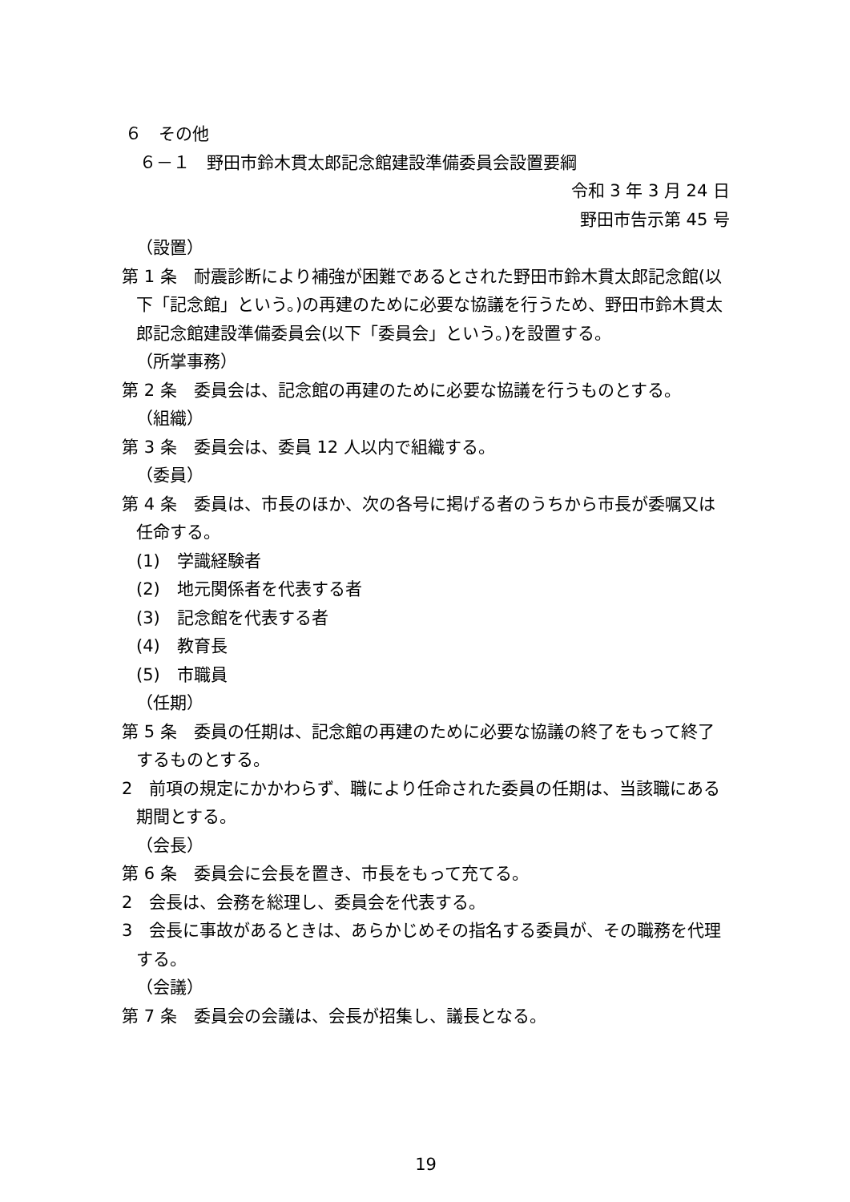６　その他
６－１　野田市鈴木貫太郎記念館建設準備委員会設置要綱
令和 3 年 3 月 24 日
野田市告示第 45 号
（設置）
第 1 条　耐震診断により補強が困難であるとされた野田市鈴木貫太郎記念館(以下「記念館」という。)の再建のために必要な協議を行うため、野田市鈴木貫太郎記念館建設準備委員会(以下「委員会」という。)を設置する。
（所掌事務）
第 2 条　委員会は、記念館の再建のために必要な協議を行うものとする。
（組織）
第 3 条　委員会は、委員 12 人以内で組織する。
（委員）
第 4 条　委員は、市長のほか、次の各号に掲げる者のうちから市長が委嘱又は任命する。
(1)　学識経験者
(2)　地元関係者を代表する者
(3)　記念館を代表する者
(4)　教育長
(5)　市職員
（任期）
第 5 条　委員の任期は、記念館の再建のために必要な協議の終了をもって終了するものとする。
2　前項の規定にかかわらず、職により任命された委員の任期は、当該職にある期間とする。
（会長）
第 6 条　委員会に会長を置き、市長をもって充てる。
2　会長は、会務を総理し、委員会を代表する。
3　会長に事故があるときは、あらかじめその指名する委員が、その職務を代理する。
（会議）
第 7 条　委員会の会議は、会長が招集し、議長となる。
19